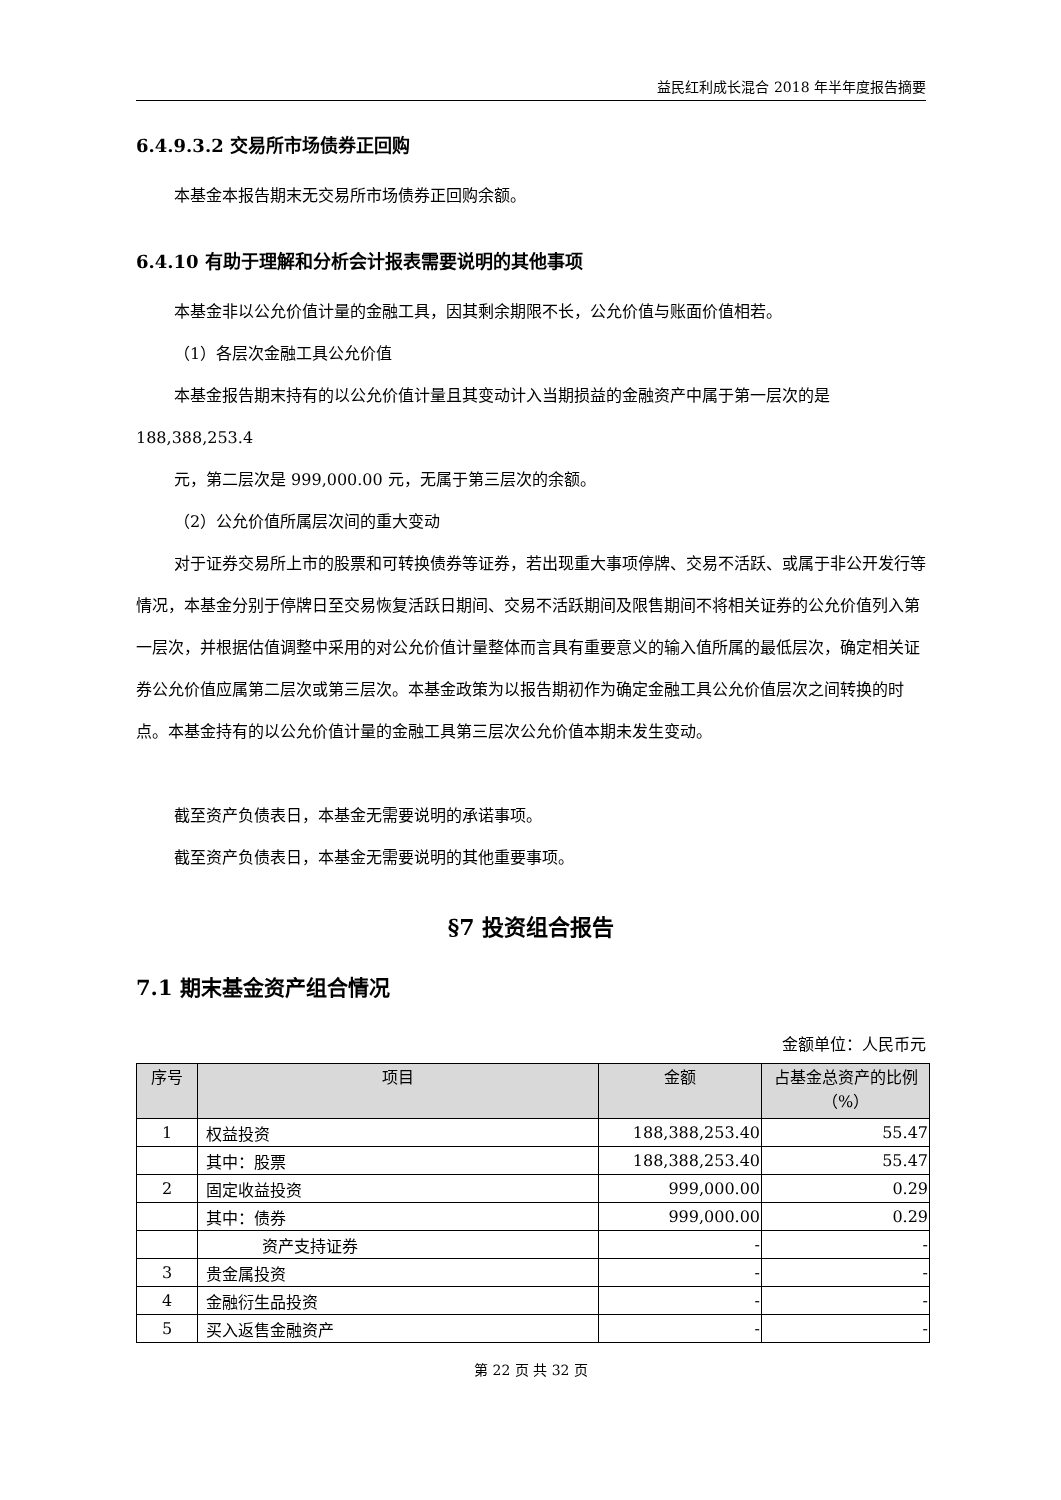益民红利成长混合 2018 年半年度报告摘要
6.4.9.3.2 交易所市场债券正回购
本基金本报告期末无交易所市场债券正回购余额。
6.4.10 有助于理解和分析会计报表需要说明的其他事项
本基金非以公允价值计量的金融工具，因其剩余期限不长，公允价值与账面价值相若。
（1）各层次金融工具公允价值
本基金报告期末持有的以公允价值计量且其变动计入当期损益的金融资产中属于第一层次的是 188,388,253.4
元，第二层次是 999,000.00 元，无属于第三层次的余额。
（2）公允价值所属层次间的重大变动
对于证券交易所上市的股票和可转换债券等证券，若出现重大事项停牌、交易不活跃、或属于非公开发行等情况，本基金分别于停牌日至交易恢复活跃日期间、交易不活跃期间及限售期间不将相关证券的公允价值列入第一层次，并根据估值调整中采用的对公允价值计量整体而言具有重要意义的输入值所属的最低层次，确定相关证券公允价值应属第二层次或第三层次。本基金政策为以报告期初作为确定金融工具公允价值层次之间转换的时点。本基金持有的以公允价值计量的金融工具第三层次公允价值本期未发生变动。
截至资产负债表日，本基金无需要说明的承诺事项。
截至资产负债表日，本基金无需要说明的其他重要事项。
§7 投资组合报告
7.1 期末基金资产组合情况
金额单位：人民币元
| 序号 | 项目 | 金额 | 占基金总资产的比例（%） |
| --- | --- | --- | --- |
| 1 | 权益投资 | 188,388,253.40 | 55.47 |
| | 其中：股票 | 188,388,253.40 | 55.47 |
| 2 | 固定收益投资 | 999,000.00 | 0.29 |
| | 其中：债券 | 999,000.00 | 0.29 |
| | 资产支持证券 | - | - |
| 3 | 贵金属投资 | - | - |
| 4 | 金融衍生品投资 | - | - |
| 5 | 买入返售金融资产 | - | - |
第 22 页 共 32 页